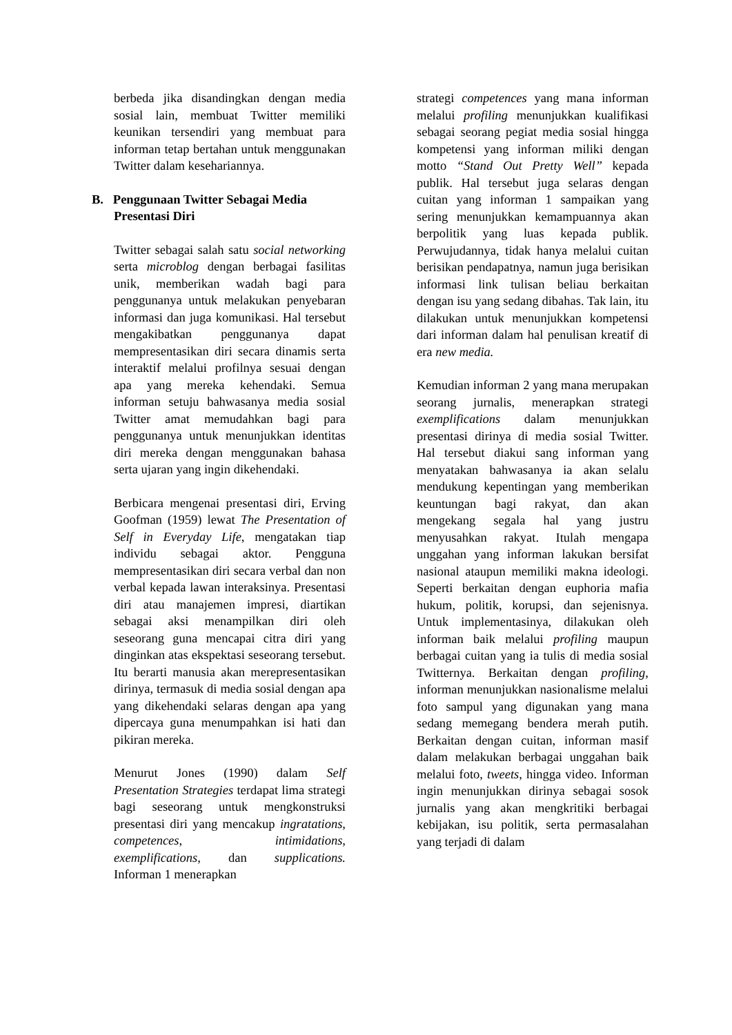berbeda jika disandingkan dengan media sosial lain, membuat Twitter memiliki keunikan tersendiri yang membuat para informan tetap bertahan untuk menggunakan Twitter dalam kesehariannya.
B. Penggunaan Twitter Sebagai Media Presentasi Diri
Twitter sebagai salah satu social networking serta microblog dengan berbagai fasilitas unik, memberikan wadah bagi para penggunanya untuk melakukan penyebaran informasi dan juga komunikasi. Hal tersebut mengakibatkan penggunanya dapat mempresentasikan diri secara dinamis serta interaktif melalui profilnya sesuai dengan apa yang mereka kehendaki. Semua informan setuju bahwasanya media sosial Twitter amat memudahkan bagi para penggunanya untuk menunjukkan identitas diri mereka dengan menggunakan bahasa serta ujaran yang ingin dikehendaki.
Berbicara mengenai presentasi diri, Erving Goofman (1959) lewat The Presentation of Self in Everyday Life, mengatakan tiap individu sebagai aktor. Pengguna mempresentasikan diri secara verbal dan non verbal kepada lawan interaksinya. Presentasi diri atau manajemen impresi, diartikan sebagai aksi menampilkan diri oleh seseorang guna mencapai citra diri yang dinginkan atas ekspektasi seseorang tersebut. Itu berarti manusia akan merepresentasikan dirinya, termasuk di media sosial dengan apa yang dikehendaki selaras dengan apa yang dipercaya guna menumpahkan isi hati dan pikiran mereka.
Menurut Jones (1990) dalam Self Presentation Strategies terdapat lima strategi bagi seseorang untuk mengkonstruksi presentasi diri yang mencakup ingratations, competences, intimidations, exemplifications, dan supplications. Informan 1 menerapkan
strategi competences yang mana informan melalui profiling menunjukkan kualifikasi sebagai seorang pegiat media sosial hingga kompetensi yang informan miliki dengan motto “Stand Out Pretty Well” kepada publik. Hal tersebut juga selaras dengan cuitan yang informan 1 sampaikan yang sering menunjukkan kemampuannya akan berpolitik yang luas kepada publik. Perwujudannya, tidak hanya melalui cuitan berisikan pendapatnya, namun juga berisikan informasi link tulisan beliau berkaitan dengan isu yang sedang dibahas. Tak lain, itu dilakukan untuk menunjukkan kompetensi dari informan dalam hal penulisan kreatif di era new media.
Kemudian informan 2 yang mana merupakan seorang jurnalis, menerapkan strategi exemplifications dalam menunjukkan presentasi dirinya di media sosial Twitter. Hal tersebut diakui sang informan yang menyatakan bahwasanya ia akan selalu mendukung kepentingan yang memberikan keuntungan bagi rakyat, dan akan mengekang segala hal yang justru menyusahkan rakyat. Itulah mengapa unggahan yang informan lakukan bersifat nasional ataupun memiliki makna ideologi. Seperti berkaitan dengan euphoria mafia hukum, politik, korupsi, dan sejenisnya. Untuk implementasinya, dilakukan oleh informan baik melalui profiling maupun berbagai cuitan yang ia tulis di media sosial Twitternya. Berkaitan dengan profiling, informan menunjukkan nasionalisme melalui foto sampul yang digunakan yang mana sedang memegang bendera merah putih. Berkaitan dengan cuitan, informan masif dalam melakukan berbagai unggahan baik melalui foto, tweets, hingga video. Informan ingin menunjukkan dirinya sebagai sosok jurnalis yang akan mengkritiki berbagai kebijakan, isu politik, serta permasalahan yang terjadi di dalam